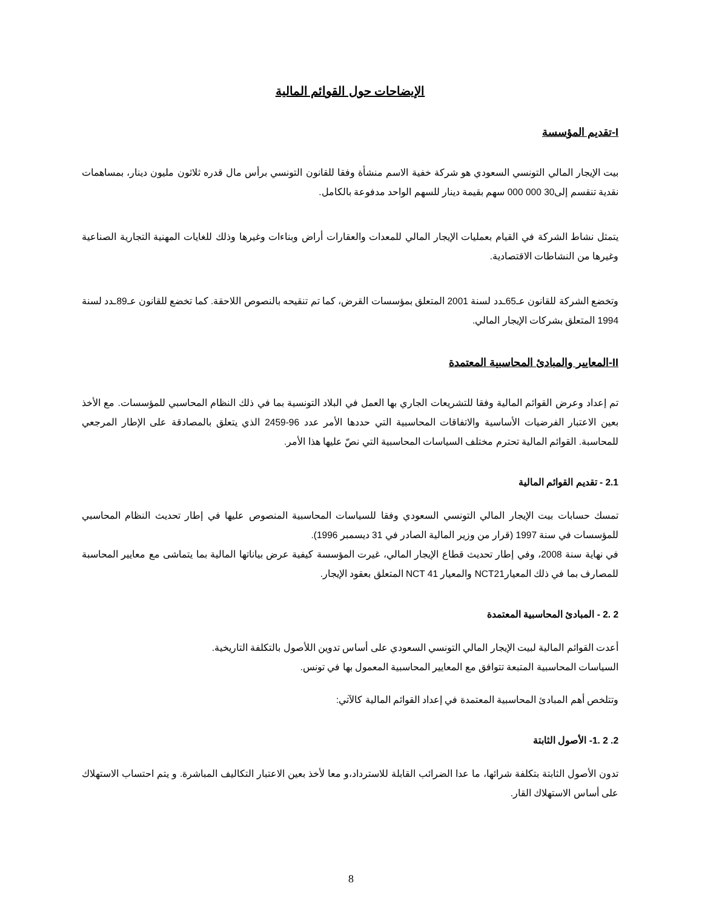الإيضاحات حول القوائم المالية
I-تقديم المؤسسة
بيت الإيجار المالي التونسي السعودي هو شركة خفية الاسم منشأة وفقا للقانون التونسي برأس مال قدره ثلاثون مليون دينار، بمساهمات نقدية تنقسم إلى30 000 000 سهم بقيمة دينار للسهم الواحد مدفوعة بالكامل.
يتمثل نشاط الشركة في القيام بعمليات الإيجار المالي للمعدات والعقارات أراض وبناءات وغيرها وذلك للغايات المهنية التجارية الصناعية وغيرها من النشاطات الاقتصادية.
وتخضع الشركة للقانون عـ65ـدد لسنة 2001 المتعلق بمؤسسات القرض، كما تم تنقيحه بالنصوص اللاحقة. كما تخضع للقانون عـ89ـدد لسنة 1994 المتعلق بشركات الإيجار المالي.
II-المعايير والمبادئ المحاسبية المعتمدة
تم إعداد وعرض القوائم المالية وفقا للتشريعات الجاري بها العمل في البلاد التونسية بما في ذلك النظام المحاسبي للمؤسسات. مع الأخذ بعين الاعتبار الفرضيات الأساسية والاتفاقات المحاسبية التي حددها الأمر عدد 96-2459 الذي يتعلق بالمصادقة على الإطار المرجعي للمحاسبة. القوائم المالية تحترم مختلف السياسات المحاسبية التي نصّ عليها هذا الأمر.
2.1 - تقديم القوائم المالية
تمسك حسابات بيت الإيجار المالي التونسي السعودي وفقا للسياسات المحاسبية المنصوص عليها في إطار تحديث النظام المحاسبي للمؤسسات في سنة 1997 (قرار من وزير المالية الصادر في 31 ديسمبر 1996).
في نهاية سنة 2008، وفي إطار تحديث قطاع الإيجار المالي، غيرت المؤسسة كيفية عرض بياناتها المالية بما يتماشى مع معايير المحاسبة للمصارف بما في ذلك المعيارNCT21 والمعيار NCT 41 المتعلق بعقود الإيجار.
2 .2 - المبادئ المحاسبية المعتمدة
أعدت القوائم المالية لبيت الإيجار المالي التونسي السعودي على أساس تدوين اللأصول بالتكلفة التاريخية.
السياسات المحاسبية المتبعة تتوافق مع المعايير المحاسبية المعمول بها في تونس.
وتتلخص أهم المبادئ المحاسبية المعتمدة في إعداد القوائم المالية كالآتي:
2. 2 .1- الأصول الثابتة
تدون الأصول الثابتة بتكلفة شرائها، ما عدا الضرائب القابلة للاسترداد،و معا لأخذ بعين الاعتبار التكاليف المباشرة. و يتم احتساب الاستهلاك على أساس الاستهلاك القار.
8